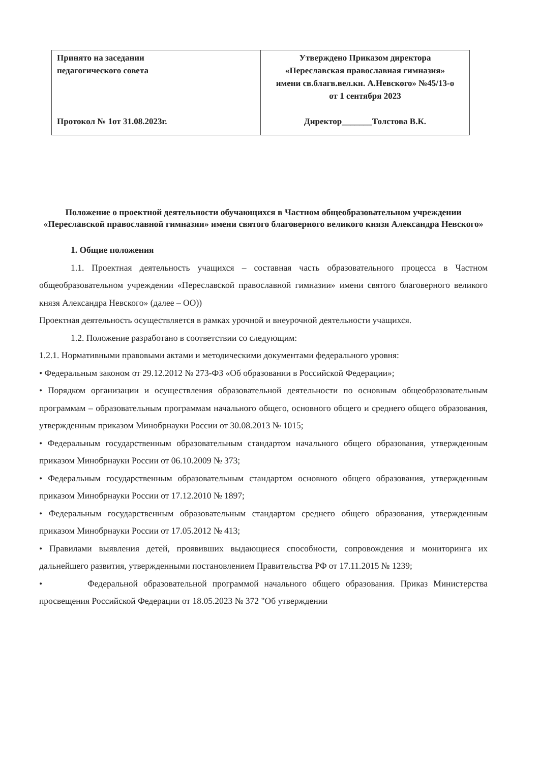| Принято на заседании педагогического совета Протокол № 1от 31.08.2023г. | Утверждено Приказом директора «Переславская православная гимназия» имени св.благв.вел.кн. А.Невского» №45/13-о от 1 сентября 2023 Директор_______Толстова В.К. |
Положение о проектной деятельности обучающихся в Частном общеобразовательном учреждении «Переславской православной гимназии» имени святого благоверного великого князя Александра Невского»
1. Общие положения
1.1. Проектная деятельность учащихся – составная часть образовательного процесса в Частном общеобразовательном учреждении «Переславской православной гимназии» имени святого благоверного великого князя Александра Невского» (далее – ОО))
Проектная деятельность осуществляется в рамках урочной и внеурочной деятельности учащихся.
1.2. Положение разработано в соответствии со следующим:
1.2.1. Нормативными правовыми актами и методическими документами федерального уровня:
• Федеральным законом от 29.12.2012 № 273-ФЗ «Об образовании в Российской Федерации»;
• Порядком организации и осуществления образовательной деятельности по основным общеобразовательным программам – образовательным программам начального общего, основного общего и среднего общего образования, утвержденным приказом Минобрнауки России от 30.08.2013 № 1015;
• Федеральным государственным образовательным стандартом начального общего образования, утвержденным приказом Минобрнауки России от 06.10.2009 № 373;
• Федеральным государственным образовательным стандартом основного общего образования, утвержденным приказом Минобрнауки России от 17.12.2010 № 1897;
• Федеральным государственным образовательным стандартом среднего общего образования, утвержденным приказом Минобрнауки России от 17.05.2012 № 413;
• Правилами выявления детей, проявивших выдающиеся способности, сопровождения и мониторинга их дальнейшего развития, утвержденными постановлением Правительства РФ от 17.11.2015 № 1239;
• Федеральной образовательной программой начального общего образования. Приказ Министерства просвещения Российской Федерации от 18.05.2023 № 372 "Об утверждении